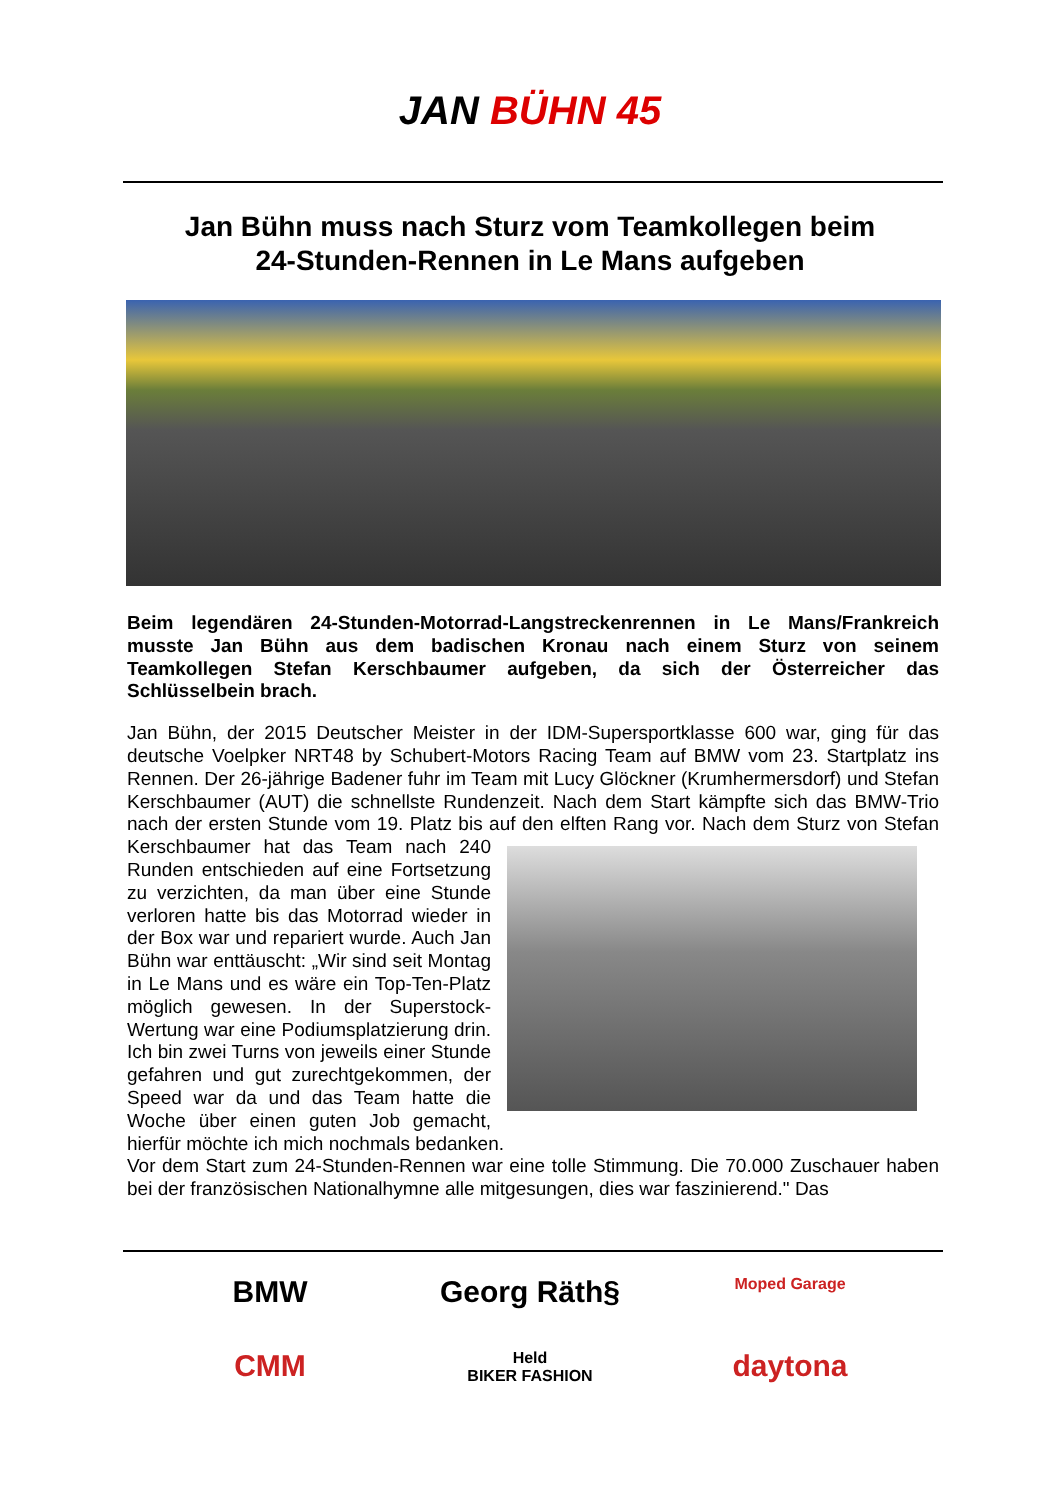JAN BÜHN 45
Jan Bühn muss nach Sturz vom Teamkollegen beim
24-Stunden-Rennen in Le Mans aufgeben
Beim legendären 24-Stunden-Motorrad-Langstreckenrennen in Le Mans/Frankreich musste Jan Bühn aus dem badischen Kronau nach einem Sturz von seinem Teamkollegen Stefan Kerschbaumer aufgeben, da sich der Österreicher das Schlüsselbein brach.
Jan Bühn, der 2015 Deutscher Meister in der IDM-Supersportklasse 600 war, ging für das deutsche Voelpker NRT48 by Schubert-Motors Racing Team auf BMW vom 23. Startplatz ins Rennen. Der 26-jährige Badener fuhr im Team mit Lucy Glöckner (Krumhermersdorf) und Stefan Kerschbaumer (AUT) die schnellste Rundenzeit. Nach dem Start kämpfte sich das BMW-Trio nach der ersten Stunde vom 19. Platz bis auf den elften Rang vor. Nach dem Sturz von Stefan Kerschbaumer hat das Team nach 240 Runden entschieden auf eine Fortsetzung zu verzichten, da man über eine Stunde verloren hatte bis das Motorrad wieder in der Box war und repariert wurde. Auch Jan Bühn war enttäuscht: „Wir sind seit Montag in Le Mans und es wäre ein Top-Ten-Platz möglich gewesen. In der Superstock-Wertung war eine Podiumsplatzierung drin. Ich bin zwei Turns von jeweils einer Stunde gefahren und gut zurechtgekommen, der Speed war da und das Team hatte die Woche über einen guten Job gemacht, hierfür möchte ich mich nochmals bedanken.
Vor dem Start zum 24-Stunden-Rennen war eine tolle Stimmung. Die 70.000 Zuschauer haben bei der französischen Nationalhymne alle mitgesungen, dies war faszinierend." Das
BMW
Georg Räth§
Moped Garage
CMM
Held
BIKER FASHION
daytona